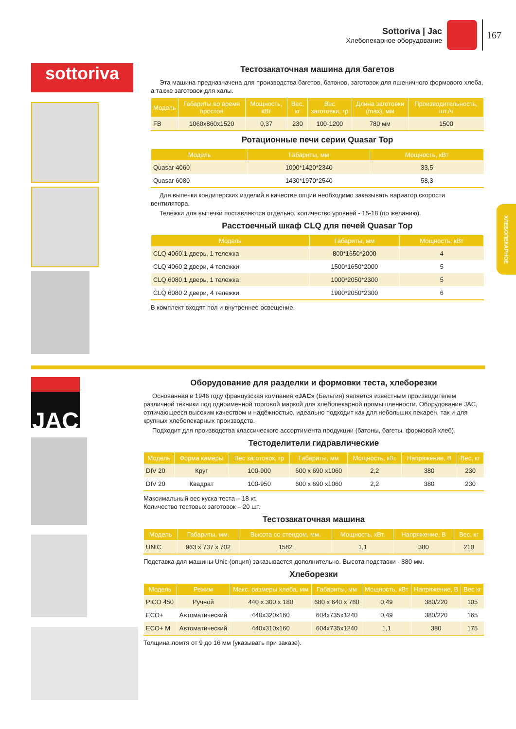Sottoriva | Jac
Хлебопекарное оборудование
167
ХЛЕБОПЕКАРНОЕ
sottoriva
Тестозакаточная машина для багетов
Эта машина предназначена для производства багетов, батонов, заготовок для пшеничного формового хлеба, а также заготовок для халы.
| Модель | Габариты во время простоя | Мощность, кВт | Вес, кг | Вес заготовки, гр | Длина заготовки (max), мм | Производительность, шт./ч |
| --- | --- | --- | --- | --- | --- | --- |
| FB | 1060x860x1520 | 0,37 | 230 | 100-1200 | 780 мм | 1500 |
Ротационные печи серии Quasar Top
| Модель | Габариты, мм | Мощность, кВт |
| --- | --- | --- |
| Quasar 4060 | 1000*1420*2340 | 33,5 |
| Quasar 6080 | 1430*1970*2540 | 58,3 |
Для выпечки кондитерских изделий в качестве опции необходимо заказывать вариатор скорости вентилятора.
Тележки для выпечки поставляются отдельно, количество уровней - 15-18 (по желанию).
Расстоечный шкаф CLQ для печей Quasar Top
| Модель | Габариты, мм | Мощность, кВт |
| --- | --- | --- |
| CLQ 4060 1 дверь, 1 тележка | 800*1650*2000 | 4 |
| CLQ 4060 2 двери, 4 тележки | 1500*1650*2000 | 5 |
| CLQ 6080 1 дверь, 1 тележка | 1000*2050*2300 | 5 |
| CLQ 6080 2 двери, 4 тележки | 1900*2050*2300 | 6 |
В комплект входят пол и внутреннее освещение.
JAC
Оборудование для разделки и формовки теста, хлеборезки
Основанная в 1946 году французская компания «JAC» (Бельгия) является известным производителем различной техники под одноименной торговой маркой для хлебопекарной промышленности. Оборудование JAC, отличающееся высоким качеством и надёжностью, идеально подходит как для небольших пекарен, так и для крупных хлебопекарных производств.
Подходит для производства классического ассортимента продукции (батоны, багеты, формовой хлеб).
Тестоделители гидравлические
| Модель | Форма камеры | Вес заготовок, гр | Габариты, мм | Мощность, кВт | Напряжение, В | Вес, кг |
| --- | --- | --- | --- | --- | --- | --- |
| DIV 20 | Круг | 100-900 | 600 x 690 x1060 | 2,2 | 380 | 230 |
| DIV 20 | Квадрат | 100-950 | 600 x 690 x1060 | 2,2 | 380 | 230 |
Максимальный вес куска теста – 18 кг.
Количество тестовых заготовок – 20 шт.
Тестозакаточная машина
| Модель | Габариты, мм. | Высота со стендом, мм. | Мощность, кВт. | Напряжение, В | Вес, кг |
| --- | --- | --- | --- | --- | --- |
| UNIC | 963 x 737 x 702 | 1582 | 1,1 | 380 | 210 |
Подставка для машины Unic (опция) заказывается дополнительно. Высота подставки - 880 мм.
Хлеборезки
| Модель | Режим | Макс. размеры хлеба, мм | Габариты, мм | Мощность, кВт | Напряжение, В | Вес кг |
| --- | --- | --- | --- | --- | --- | --- |
| PICO 450 | Ручной | 440 x 300 x 180 | 680 x 640 x 760 | 0,49 | 380/220 | 105 |
| ECO+ | Автоматический | 440x320x160 | 604x735x1240 | 0,49 | 380/220 | 165 |
| ECO+ M | Автоматический | 440x310x160 | 604x735x1240 | 1,1 | 380 | 175 |
Толщина ломтя от 9 до 16 мм (указывать при заказе).